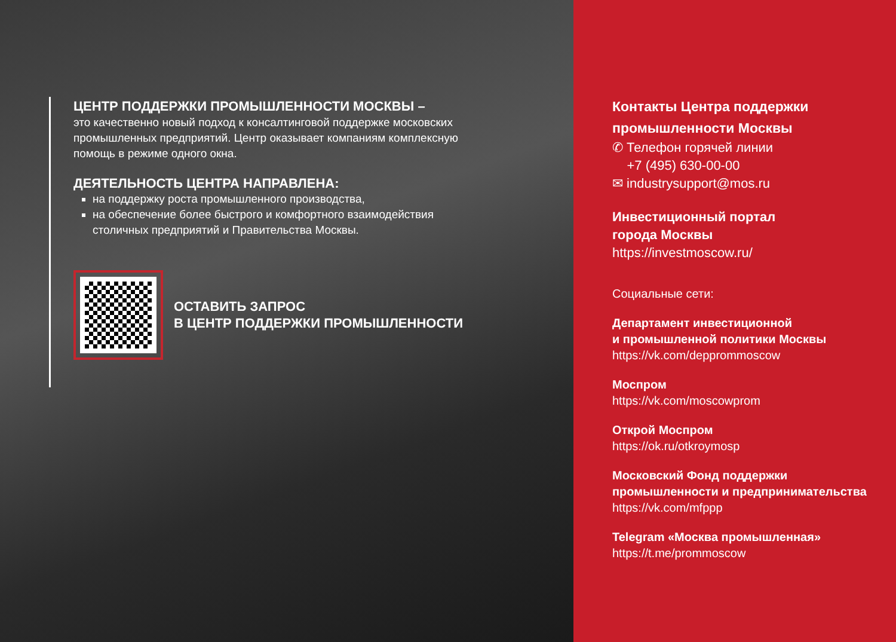ЦЕНТР ПОДДЕРЖКИ ПРОМЫШЛЕННОСТИ МОСКВЫ –
это качественно новый подход к консалтинговой поддержке московских промышленных предприятий. Центр оказывает компаниям комплексную помощь в режиме одного окна.
ДЕЯТЕЛЬНОСТЬ ЦЕНТРА НАПРАВЛЕНА:
на поддержку роста промышленного производства,
на обеспечение более быстрого и комфортного взаимодействия столичных предприятий и Правительства Москвы.
ОСТАВИТЬ ЗАПРОС
В ЦЕНТР ПОДДЕРЖКИ ПРОМЫШЛЕННОСТИ
Контакты Центра поддержки промышленности Москвы
✆ Телефон горячей линии
+7 (495) 630-00-00
✉ industrysupport@mos.ru
Инвестиционный портал
города Москвы
https://investmoscow.ru/
Социальные сети:
Департамент инвестиционной
и промышленной политики Москвы
https://vk.com/depprommoscow
Моспром
https://vk.com/moscowprom
Открой Моспром
https://ok.ru/otkroymosp
Московский Фонд поддержки промышленности и предпринимательства
https://vk.com/mfppp
Telegram «Москва промышленная»
https://t.me/prommoscow